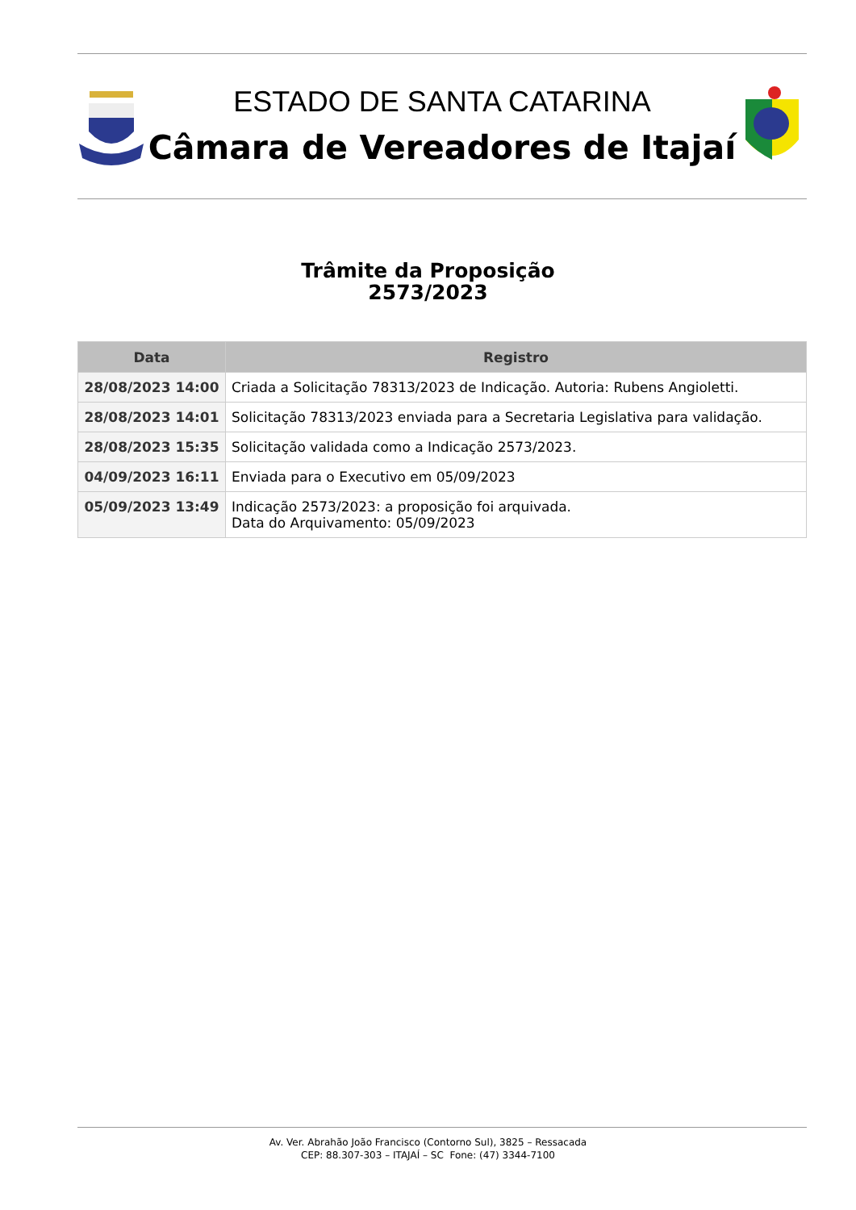ESTADO DE SANTA CATARINA
Câmara de Vereadores de Itajaí
Trâmite da Proposição
2573/2023
| Data | Registro |
| --- | --- |
| 28/08/2023 14:00 | Criada a Solicitação 78313/2023 de Indicação. Autoria: Rubens Angioletti. |
| 28/08/2023 14:01 | Solicitação 78313/2023 enviada para a Secretaria Legislativa para validação. |
| 28/08/2023 15:35 | Solicitação validada como a Indicação 2573/2023. |
| 04/09/2023 16:11 | Enviada para o Executivo em 05/09/2023 |
| 05/09/2023 13:49 | Indicação 2573/2023: a proposição foi arquivada. Data do Arquivamento: 05/09/2023 |
Av. Ver. Abrahão João Francisco (Contorno Sul), 3825 – Ressacada
CEP: 88.307-303 – ITAJAÍ – SC Fone: (47) 3344-7100